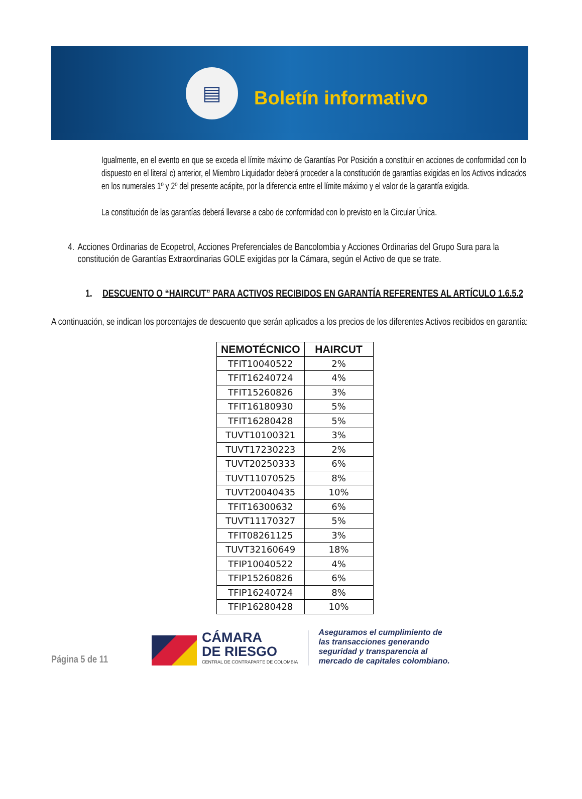▤
Boletín informativo
Igualmente, en el evento en que se exceda el límite máximo de Garantías Por Posición a constituir en acciones de conformidad con lo dispuesto en el literal c) anterior, el Miembro Liquidador deberá proceder a la constitución de garantías exigidas en los Activos indicados en los numerales 1º y 2º del presente acápite, por la diferencia entre el límite máximo y el valor de la garantía exigida.
La constitución de las garantías deberá llevarse a cabo de conformidad con lo previsto en la Circular Única.
4. Acciones Ordinarias de Ecopetrol, Acciones Preferenciales de Bancolombia y Acciones Ordinarias del Grupo Sura para la constitución de Garantías Extraordinarias GOLE exigidas por la Cámara, según el Activo de que se trate.
1. DESCUENTO O “HAIRCUT” PARA ACTIVOS RECIBIDOS EN GARANTÍA REFERENTES AL ARTÍCULO 1.6.5.2
A continuación, se indican los porcentajes de descuento que serán aplicados a los precios de los diferentes Activos recibidos en garantía:
| NEMOTÉCNICO | HAIRCUT |
| --- | --- |
| TFIT10040522 | 2% |
| TFIT16240724 | 4% |
| TFIT15260826 | 3% |
| TFIT16180930 | 5% |
| TFIT16280428 | 5% |
| TUVT10100321 | 3% |
| TUVT17230223 | 2% |
| TUVT20250333 | 6% |
| TUVT11070525 | 8% |
| TUVT20040435 | 10% |
| TFIT16300632 | 6% |
| TUVT11170327 | 5% |
| TFIT08261125 | 3% |
| TUVT32160649 | 18% |
| TFIP10040522 | 4% |
| TFIP15260826 | 6% |
| TFIP16240724 | 8% |
| TFIP16280428 | 10% |
Página 5 de 11
CÁMARA
DE RIESGO
CENTRAL DE CONTRAPARTE DE COLOMBIA
Aseguramos el cumplimiento de
las transacciones generando
seguridad y transparencia al
mercado de capitales colombiano.